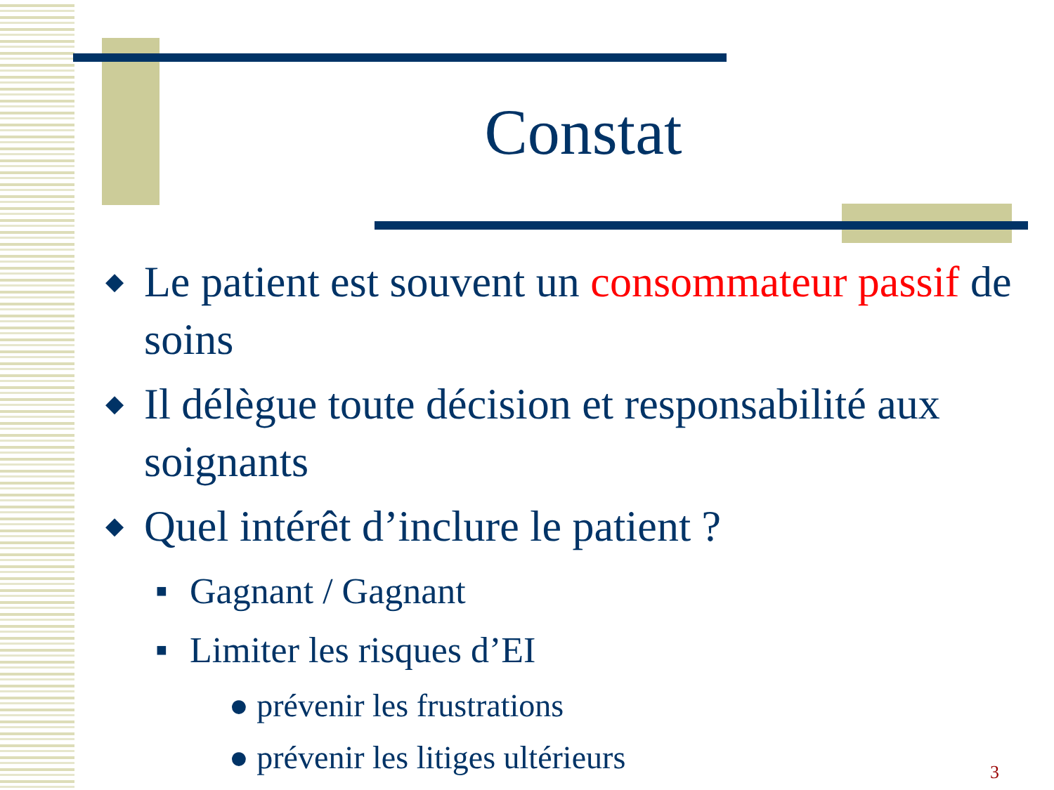Constat
◆ Le patient est souvent un consommateur passif de soins
◆ Il délègue toute décision et responsabilité aux soignants
◆ Quel intérêt d’inclure le patient ?
■ Gagnant / Gagnant
■ Limiter les risques d’EI
● prévenir les frustrations
● prévenir les litiges ultérieurs
3